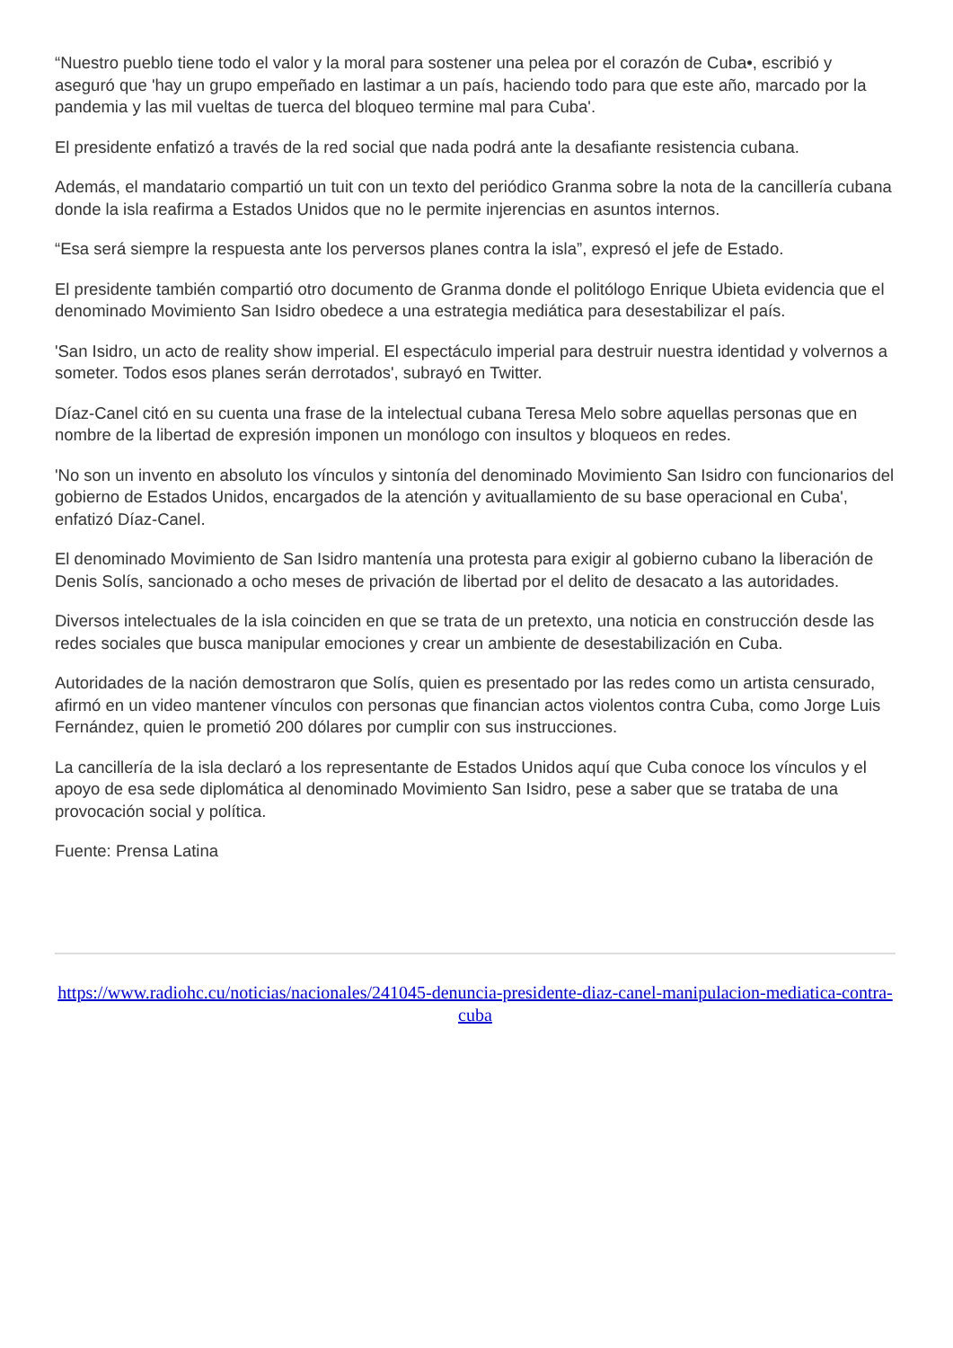“Nuestro pueblo tiene todo el valor y la moral para sostener una pelea por el corazón de Cuba•, escribió y aseguró que 'hay un grupo empeñado en lastimar a un país, haciendo todo para que este año, marcado por la pandemia y las mil vueltas de tuerca del bloqueo termine mal para Cuba'.
El presidente enfatizó a través de la red social que nada podrá ante la desafiante resistencia cubana.
Además, el mandatario compartió un tuit con un texto del periódico Granma sobre la nota de la cancillería cubana donde la isla reafirma a Estados Unidos que no le permite injerencias en asuntos internos.
“Esa será siempre la respuesta ante los perversos planes contra la isla”, expresó el jefe de Estado.
El presidente también compartió otro documento de Granma donde el politólogo Enrique Ubieta evidencia que el denominado Movimiento San Isidro obedece a una estrategia mediática para desestabilizar el país.
'San Isidro, un acto de reality show imperial. El espectáculo imperial para destruir nuestra identidad y volvernos a someter. Todos esos planes serán derrotados', subrayó en Twitter.
Díaz-Canel citó en su cuenta una frase de la intelectual cubana Teresa Melo sobre aquellas personas que en nombre de la libertad de expresión imponen un monólogo con insultos y bloqueos en redes.
'No son un invento en absoluto los vínculos y sintonía del denominado Movimiento San Isidro con funcionarios del gobierno de Estados Unidos, encargados de la atención y avituallamiento de su base operacional en Cuba', enfatizó Díaz-Canel.
El denominado Movimiento de San Isidro mantenía una protesta para exigir al gobierno cubano la liberación de Denis Solís, sancionado a ocho meses de privación de libertad por el delito de desacato a las autoridades.
Diversos intelectuales de la isla coinciden en que se trata de un pretexto, una noticia en construcción desde las redes sociales que busca manipular emociones y crear un ambiente de desestabilización en Cuba.
Autoridades de la nación demostraron que Solís, quien es presentado por las redes como un artista censurado, afirmó en un video mantener vínculos con personas que financian actos violentos contra Cuba, como Jorge Luis Fernández, quien le prometió 200 dólares por cumplir con sus instrucciones.
La cancillería de la isla declaró a los representante de Estados Unidos aquí que Cuba conoce los vínculos y el apoyo de esa sede diplomática al denominado Movimiento San Isidro, pese a saber que se trataba de una provocación social y política.
Fuente: Prensa Latina
https://www.radiohc.cu/noticias/nacionales/241045-denuncia-presidente-diaz-canel-manipulacion-mediatica-contra-cuba